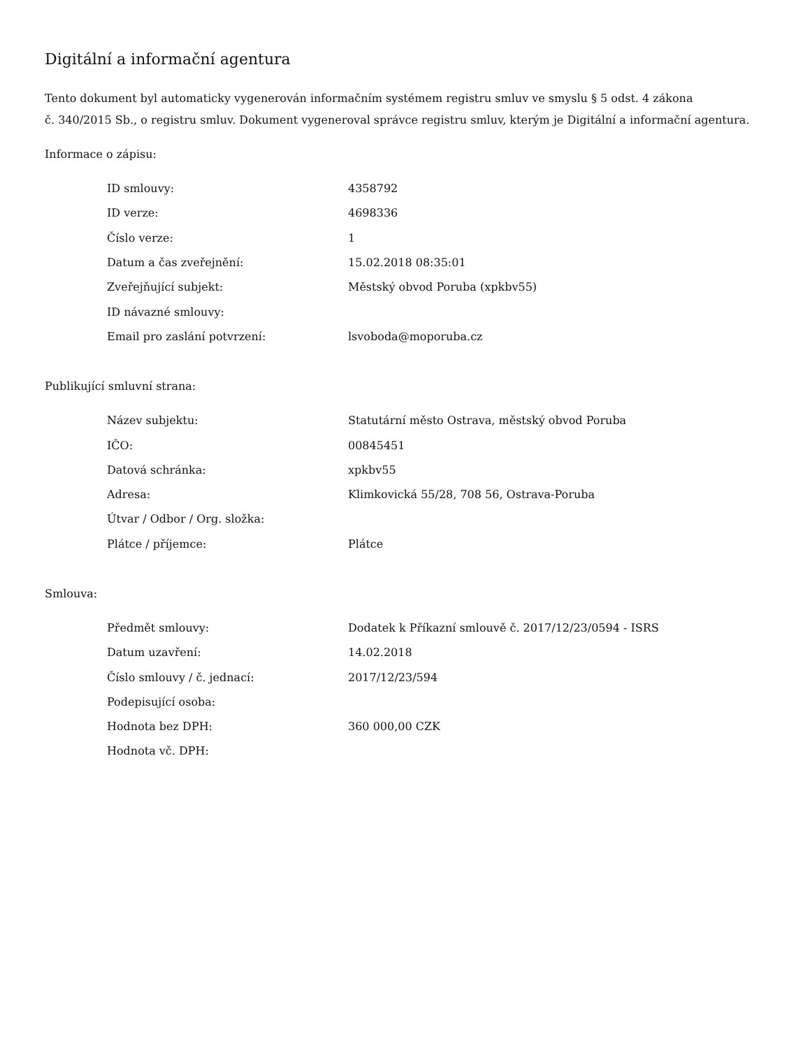Digitální a informační agentura
Tento dokument byl automaticky vygenerován informačním systémem registru smluv ve smyslu § 5 odst. 4 zákona
č. 340/2015 Sb., o registru smluv. Dokument vygeneroval správce registru smluv, kterým je Digitální a informační agentura.
Informace o zápisu:
| ID smlouvy: | 4358792 |
| ID verze: | 4698336 |
| Číslo verze: | 1 |
| Datum a čas zveřejnění: | 15.02.2018 08:35:01 |
| Zveřejňující subjekt: | Městský obvod Poruba (xpkbv55) |
| ID návazné smlouvy: | |
| Email pro zaslání potvrzení: | lsvoboda@moporuba.cz |
Publikující smluvní strana:
| Název subjektu: | Statutární město Ostrava, městský obvod Poruba |
| IČO: | 00845451 |
| Datová schránka: | xpkbv55 |
| Adresa: | Klimkovická 55/28, 708 56, Ostrava-Poruba |
| Útvar / Odbor / Org. složka: | |
| Plátce / příjemce: | Plátce |
Smlouva:
| Předmět smlouvy: | Dodatek k Příkazní smlouvě č. 2017/12/23/0594 - ISRS |
| Datum uzavření: | 14.02.2018 |
| Číslo smlouvy / č. jednací: | 2017/12/23/594 |
| Podepisující osoba: | |
| Hodnota bez DPH: | 360 000,00 CZK |
| Hodnota vč. DPH: | |